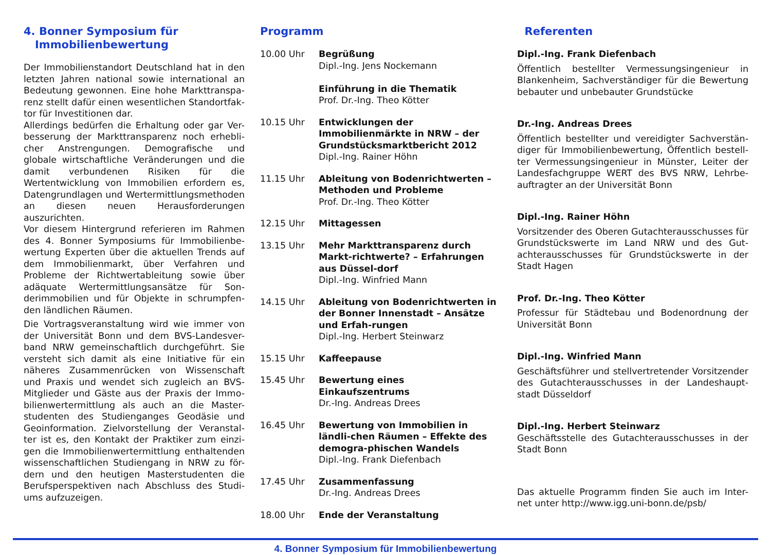4. Bonner Symposium für
Immobilienbewertung
Der Immobilienstandort Deutschland hat in den letzten Jahren national sowie international an Bedeutung gewonnen. Eine hohe Markttranspa-renz stellt dafür einen wesentlichen Standortfak-tor für Investitionen dar.
Allerdings bedürfen die Erhaltung oder gar Ver-besserung der Markttransparenz noch erhebli-cher Anstrengungen. Demografische und globale wirtschaftliche Veränderungen und die damit verbundenen Risiken für die Wertentwicklung von Immobilien erfordern es, Datengrundlagen und Wertermittlungsmethoden an diesen neuen Herausforderungen auszurichten.
Vor diesem Hintergrund referieren im Rahmen des 4. Bonner Symposiums für Immobilienbe-wertung Experten über die aktuellen Trends auf dem Immobilienmarkt, über Verfahren und Probleme der Richtwertableitung sowie über adäquate Wertermittlungsansätze für Son-derimmobilien und für Objekte in schrumpfen-den ländlichen Räumen.
Die Vortragsveranstaltung wird wie immer von der Universität Bonn und dem BVS-Landesver-band NRW gemeinschaftlich durchgeführt. Sie versteht sich damit als eine Initiative für ein näheres Zusammenrücken von Wissenschaft und Praxis und wendet sich zugleich an BVS-Mitglieder und Gäste aus der Praxis der Immo-bilienwertermittlung als auch an die Master-studenten des Studienganges Geodäsie und Geoinformation. Zielvorstellung der Veranstal-ter ist es, den Kontakt der Praktiker zum einzi-gen die Immobilienwertermittlung enthaltenden wissenschaftlichen Studiengang in NRW zu för-dern und den heutigen Masterstudenten die Berufsperspektiven nach Abschluss des Studi-ums aufzuzeigen.
Programm
10.00 Uhr Begrüßung
Dipl.-Ing. Jens Nockemann
Einführung in die Thematik
Prof. Dr.-Ing. Theo Kötter
10.15 Uhr Entwicklungen der Immobilienmärkte in NRW – der Grundstücksmarktbericht 2012
Dipl.-Ing. Rainer Höhn
11.15 Uhr Ableitung von Bodenrichtwerten – Methoden und Probleme
Prof. Dr.-Ing. Theo Kötter
12.15 Uhr Mittagessen
13.15 Uhr Mehr Markttransparenz durch Markt-richtwerte? – Erfahrungen aus Düssel-dorf
Dipl.-Ing. Winfried Mann
14.15 Uhr Ableitung von Bodenrichtwerten in der Bonner Innenstadt – Ansätze und Erfah-rungen
Dipl.-Ing. Herbert Steinwarz
15.15 Uhr Kaffeepause
15.45 Uhr Bewertung eines Einkaufszentrums
Dr.-Ing. Andreas Drees
16.45 Uhr Bewertung von Immobilien in ländli-chen Räumen – Effekte des demogra-phischen Wandels
Dipl.-Ing. Frank Diefenbach
17.45 Uhr Zusammenfassung
Dr.-Ing. Andreas Drees
18.00 Uhr Ende der Veranstaltung
Referenten
Dipl.-Ing. Frank Diefenbach
Öffentlich bestellter Vermessungsingenieur in Blankenheim, Sachverständiger für die Bewertung bebauter und unbebauter Grundstücke
Dr.-Ing. Andreas Drees
Öffentlich bestellter und vereidigter Sachverstän-diger für Immobilienbewertung, Öffentlich bestell-ter Vermessungsingenieur in Münster, Leiter der Landesfachgruppe WERT des BVS NRW, Lehrbe-auftragter an der Universität Bonn
Dipl.-Ing. Rainer Höhn
Vorsitzender des Oberen Gutachterausschusses für Grundstückswerte im Land NRW und des Gut-achterausschusses für Grundstückswerte in der Stadt Hagen
Prof. Dr.-Ing. Theo Kötter
Professur für Städtebau und Bodenordnung der Universität Bonn
Dipl.-Ing. Winfried Mann
Geschäftsführer und stellvertretender Vorsitzender des Gutachterausschusses in der Landeshaupt-stadt Düsseldorf
Dipl.-Ing. Herbert Steinwarz
Geschäftsstelle des Gutachterausschusses in der Stadt Bonn
Das aktuelle Programm finden Sie auch im Inter-net unter http://www.igg.uni-bonn.de/psb/
4. Bonner Symposium für Immobilienbewertung